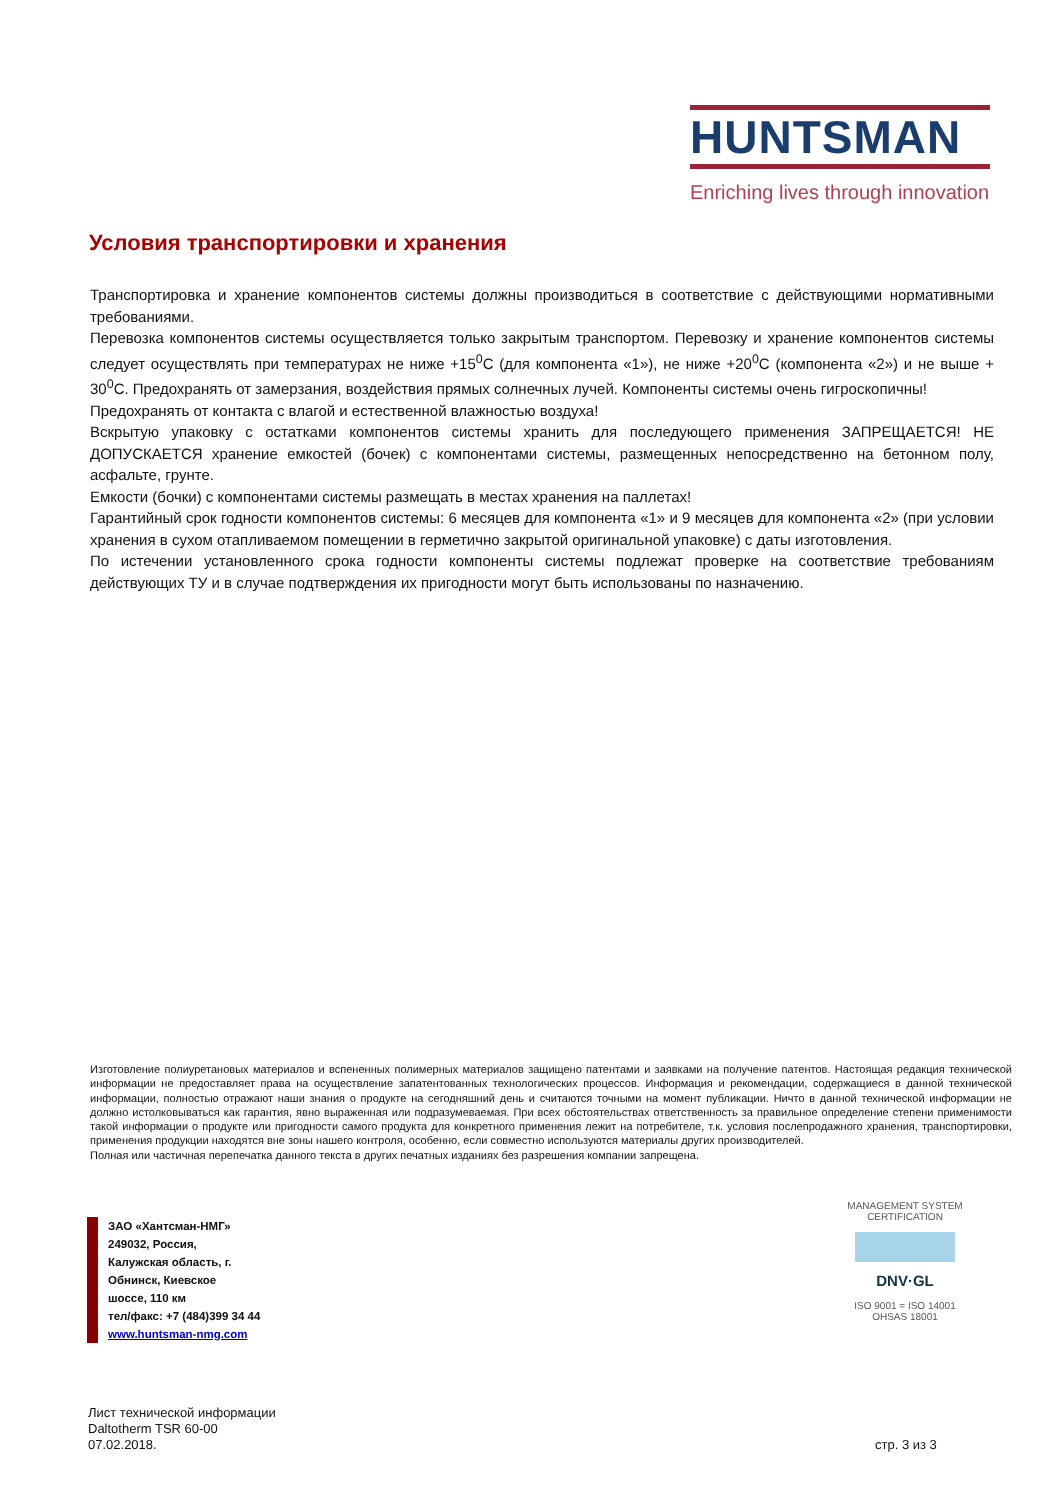HUNTSMAN
Enriching lives through innovation
Условия транспортировки и хранения
Транспортировка и хранение компонентов системы должны производиться в соответствие с действующими нормативными требованиями.
Перевозка компонентов системы осуществляется только закрытым транспортом. Перевозку и хранение компонентов системы следует осуществлять при температурах не ниже +15<sup>0</sup>С (для компонента «1»), не ниже +20<sup>0</sup>С (компонента «2») и не выше + 30<sup>0</sup>С. Предохранять от замерзания, воздействия прямых солнечных лучей. Компоненты системы очень гигроскопичны!
Предохранять от контакта с влагой и естественной влажностью воздуха!
Вскрытую упаковку с остатками компонентов системы хранить для последующего применения ЗАПРЕЩАЕТСЯ! НЕ ДОПУСКАЕТСЯ хранение емкостей (бочек) с компонентами системы, размещенных непосредственно на бетонном полу, асфальте, грунте.
Емкости (бочки) с компонентами системы размещать в местах хранения на паллетах!
Гарантийный срок годности компонентов системы: 6 месяцев для компонента «1» и 9 месяцев для компонента «2» (при условии хранения в сухом отапливаемом помещении в герметично закрытой оригинальной упаковке) с даты изготовления.
По истечении установленного срока годности компоненты системы подлежат проверке на соответствие требованиям действующих ТУ и в случае подтверждения их пригодности могут быть использованы по назначению.
Изготовление полиуретановых материалов и вспененных полимерных материалов защищено патентами и заявками на получение патентов. Настоящая редакция технической информации не предоставляет права на осуществление запатентованных технологических процессов. Информация и рекомендации, содержащиеся в данной технической информации, полностью отражают наши знания о продукте на сегодняшний день и считаются точными на момент публикации. Ничто в данной технической информации не должно истолковываться как гарантия, явно выраженная или подразумеваемая. При всех обстоятельствах ответственность за правильное определение степени применимости такой информации о продукте или пригодности самого продукта для конкретного применения лежит на потребителе, т.к. условия послепродажного хранения, транспортировки, применения продукции находятся вне зоны нашего контроля, особенно, если совместно используются материалы других производителей.
Полная или частичная перепечатка данного текста в других печатных изданиях без разрешения компании запрещена.
ЗАО «Хантсман-НМГ»
249032, Россия,
Калужская область, г.
Обнинск, Киевское
шоссе, 110 км
тел/факс: +7 (484)399 34 44
www.huntsman-nmg.com
MANAGEMENT SYSTEM CERTIFICATION
DNV·GL
ISO 9001 = ISO 14001
OHSAS 18001
Лист технической информации
Daltotherm TSR 60-00
07.02.2018.
стр. 3 из 3